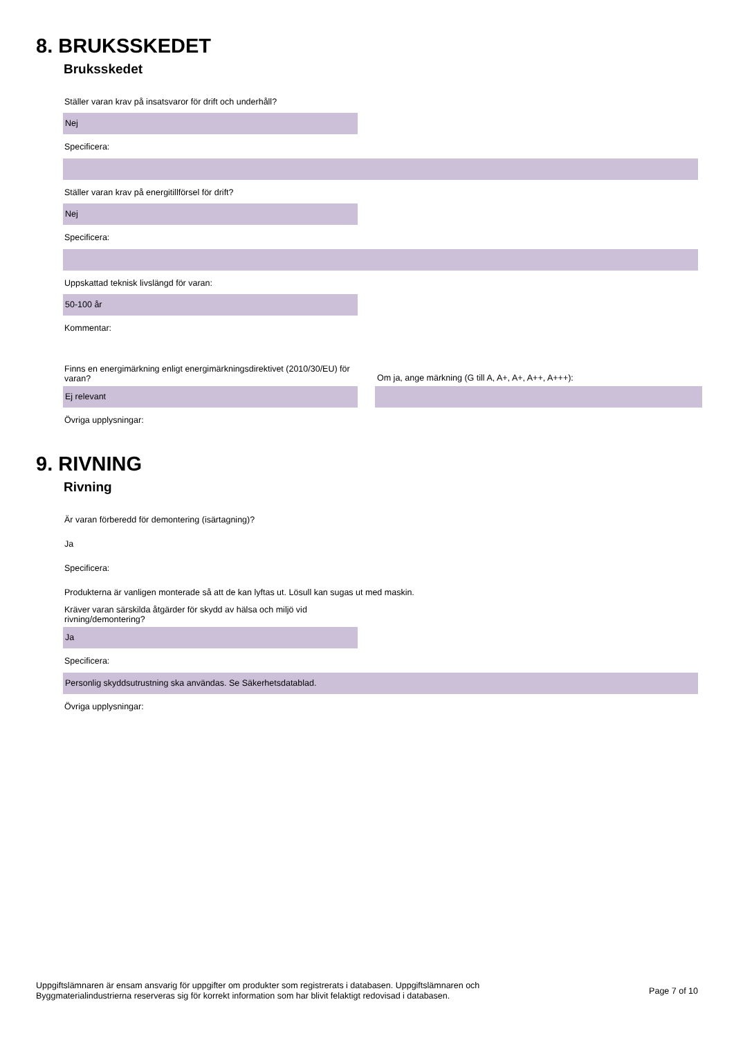8. BRUKSSKEDET
Bruksskedet
Ställer varan krav på insatsvaror för drift och underhåll?
Nej
Specificera:
Ställer varan krav på energitillförsel för drift?
Nej
Specificera:
Uppskattad teknisk livslängd för varan:
50-100 år
Kommentar:
Finns en energimärkning enligt energimärkningsdirektivet (2010/30/EU) för varan?
Ej relevant
Om ja, ange märkning (G till A, A+, A+, A++, A+++):
Övriga upplysningar:
9. RIVNING
Rivning
Är varan förberedd för demontering (isärtagning)?
Ja
Specificera:
Produkterna är vanligen monterade så att de kan lyftas ut. Lösull kan sugas ut med maskin.
Kräver varan särskilda åtgärder för skydd av hälsa och miljö vid rivning/demontering?
Ja
Specificera:
Personlig skyddsutrustning ska användas. Se Säkerhetsdatablad.
Övriga upplysningar:
Uppgiftslämnaren är ensam ansvarig för uppgifter om produkter som registrerats i databasen. Uppgiftslämnaren och
Byggmaterialindustrierna reserveras sig för korrekt information som har blivit felaktigt redovisad i databasen.
Page 7 of 10